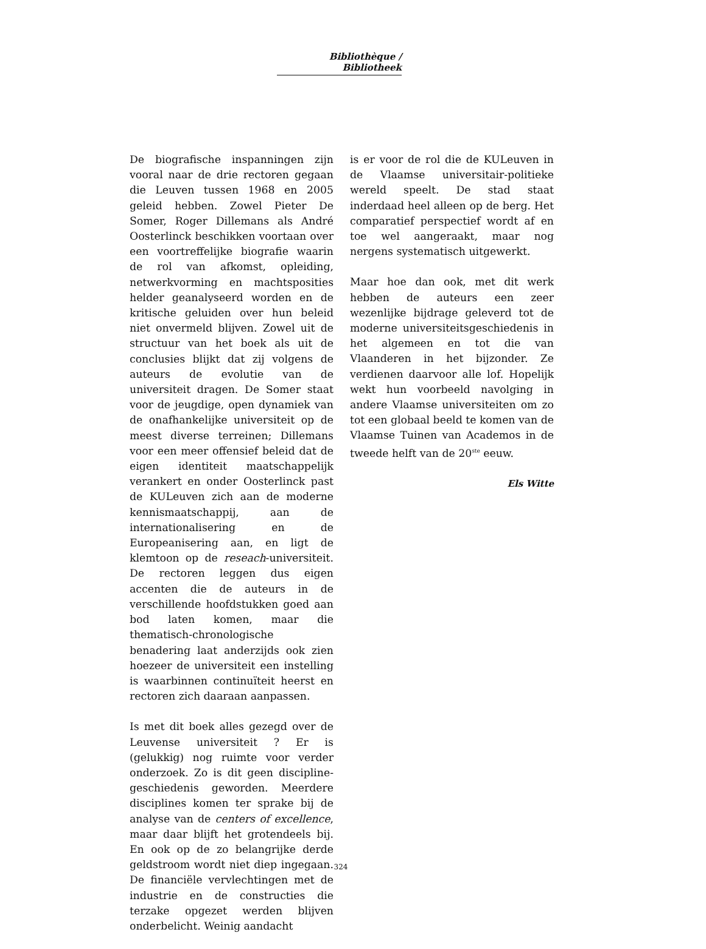Bibliothèque / Bibliotheek
De biografische inspanningen zijn vooral naar de drie rectoren gegaan die Leuven tussen 1968 en 2005 geleid hebben. Zowel Pieter De Somer, Roger Dillemans als André Oosterlinck beschikken voortaan over een voortreffelijke biografie waarin de rol van afkomst, opleiding, netwerkvorming en machtsposities helder geanalyseerd worden en de kritische geluiden over hun beleid niet onvermeld blijven. Zowel uit de structuur van het boek als uit de conclusies blijkt dat zij volgens de auteurs de evolutie van de universiteit dragen. De Somer staat voor de jeugdige, open dynamiek van de onafhankelijke universiteit op de meest diverse terreinen; Dillemans voor een meer offensief beleid dat de eigen identiteit maatschappelijk verankert en onder Oosterlinck past de KULeuven zich aan de moderne kennismaatschappij, aan de internationalisering en de Europeanisering aan, en ligt de klemtoon op de reseach-universiteit. De rectoren leggen dus eigen accenten die de auteurs in de verschillende hoofdstukken goed aan bod laten komen, maar die thematisch-chronologische benadering laat anderzijds ook zien hoezeer de universiteit een instelling is waarbinnen continuïteit heerst en rectoren zich daaraan aanpassen.
Is met dit boek alles gezegd over de Leuvense universiteit ? Er is (gelukkig) nog ruimte voor verder onderzoek. Zo is dit geen discipline-geschiedenis geworden. Meerdere disciplines komen ter sprake bij de analyse van de centers of excellence, maar daar blijft het grotendeels bij. En ook op de zo belangrijke derde geldstroom wordt niet diep ingegaan. De financiële vervlechtingen met de industrie en de constructies die terzake opgezet werden blijven onderbelicht. Weinig aandacht
is er voor de rol die de KULeuven in de Vlaamse universitair-politieke wereld speelt. De stad staat inderdaad heel alleen op de berg. Het comparatief perspectief wordt af en toe wel aangeraakt, maar nog nergens systematisch uitgewerkt.
Maar hoe dan ook, met dit werk hebben de auteurs een zeer wezenlijke bijdrage geleverd tot de moderne universiteitsgeschiedenis in het algemeen en tot die van Vlaanderen in het bijzonder. Ze verdienen daarvoor alle lof. Hopelijk wekt hun voorbeeld navolging in andere Vlaamse universiteiten om zo tot een globaal beeld te komen van de Vlaamse Tuinen van Academos in de tweede helft van de 20<sup>ste</sup> eeuw.
Els Witte
324